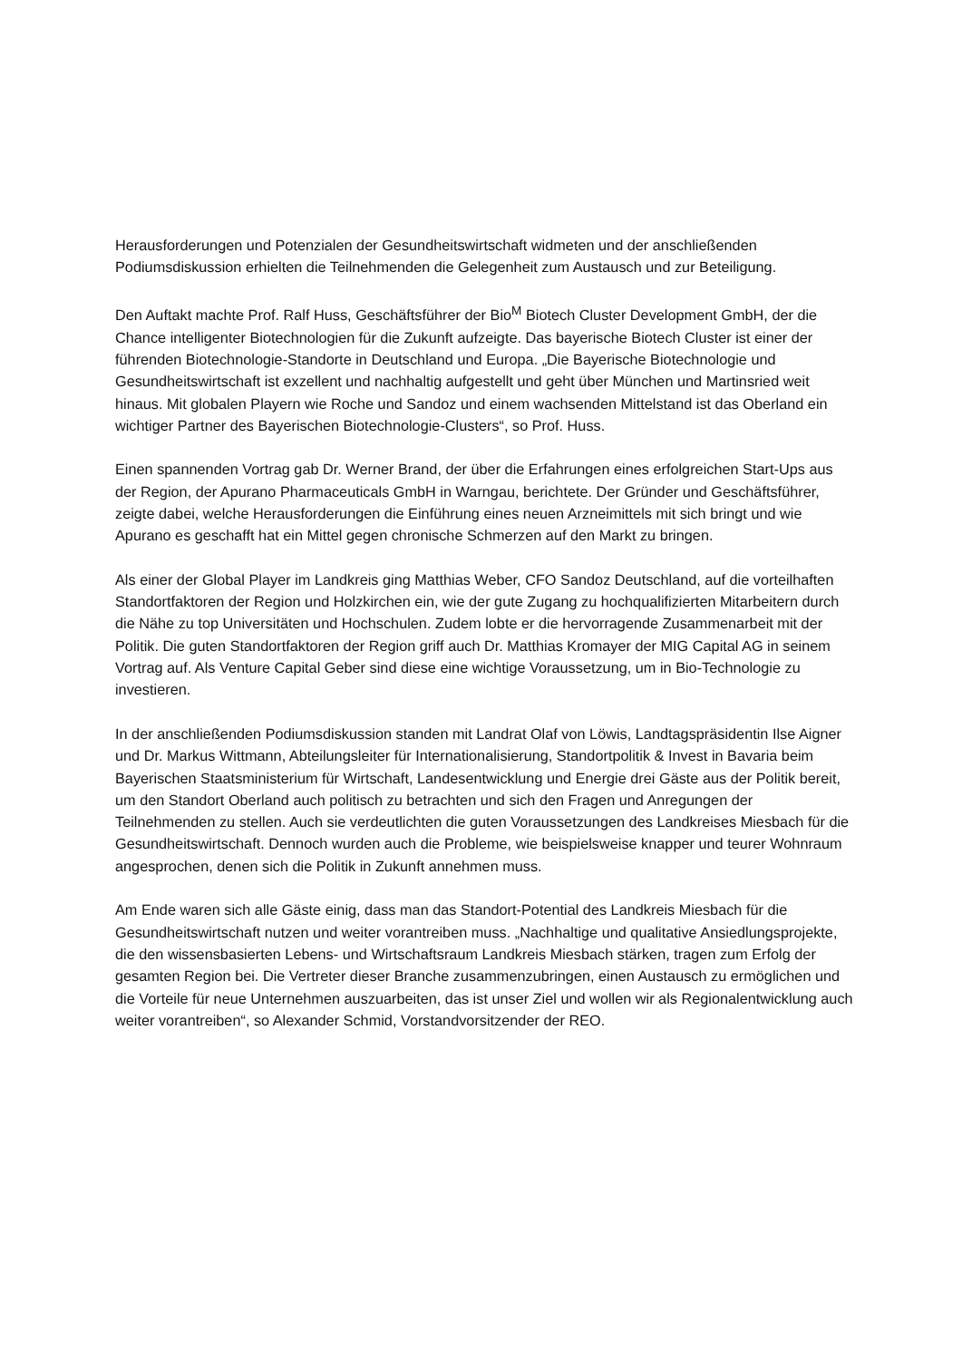Herausforderungen und Potenzialen der Gesundheitswirtschaft widmeten und der anschließenden Podiumsdiskussion erhielten die Teilnehmenden die Gelegenheit zum Austausch und zur Beteiligung.
Den Auftakt machte Prof. Ralf Huss, Geschäftsführer der Bio<sup>M</sup> Biotech Cluster Development GmbH, der die Chance intelligenter Biotechnologien für die Zukunft aufzeigte. Das bayerische Biotech Cluster ist einer der führenden Biotechnologie-Standorte in Deutschland und Europa. „Die Bayerische Biotechnologie und Gesundheitswirtschaft ist exzellent und nachhaltig aufgestellt und geht über München und Martinsried weit hinaus. Mit globalen Playern wie Roche und Sandoz und einem wachsenden Mittelstand ist das Oberland ein wichtiger Partner des Bayerischen Biotechnologie-Clusters“, so Prof. Huss.
Einen spannenden Vortrag gab Dr. Werner Brand, der über die Erfahrungen eines erfolgreichen Start-Ups aus der Region, der Apurano Pharmaceuticals GmbH in Warngau, berichtete. Der Gründer und Geschäftsführer, zeigte dabei, welche Herausforderungen die Einführung eines neuen Arzneimittels mit sich bringt und wie Apurano es geschafft hat ein Mittel gegen chronische Schmerzen auf den Markt zu bringen.
Als einer der Global Player im Landkreis ging Matthias Weber, CFO Sandoz Deutschland, auf die vorteilhaften Standortfaktoren der Region und Holzkirchen ein, wie der gute Zugang zu hochqualifizierten Mitarbeitern durch die Nähe zu top Universitäten und Hochschulen. Zudem lobte er die hervorragende Zusammenarbeit mit der Politik. Die guten Standortfaktoren der Region griff auch Dr. Matthias Kromayer der MIG Capital AG in seinem Vortrag auf. Als Venture Capital Geber sind diese eine wichtige Voraussetzung, um in Bio-Technologie zu investieren.
In der anschließenden Podiumsdiskussion standen mit Landrat Olaf von Löwis, Landtagspräsidentin Ilse Aigner und Dr. Markus Wittmann, Abteilungsleiter für Internationalisierung, Standortpolitik & Invest in Bavaria beim Bayerischen Staatsministerium für Wirtschaft, Landesentwicklung und Energie drei Gäste aus der Politik bereit, um den Standort Oberland auch politisch zu betrachten und sich den Fragen und Anregungen der Teilnehmenden zu stellen. Auch sie verdeutlichten die guten Voraussetzungen des Landkreises Miesbach für die Gesundheitswirtschaft. Dennoch wurden auch die Probleme, wie beispielsweise knapper und teurer Wohnraum angesprochen, denen sich die Politik in Zukunft annehmen muss.
Am Ende waren sich alle Gäste einig, dass man das Standort-Potential des Landkreis Miesbach für die Gesundheitswirtschaft nutzen und weiter vorantreiben muss. „Nachhaltige und qualitative Ansiedlungsprojekte, die den wissensbasierten Lebens- und Wirtschaftsraum Landkreis Miesbach stärken, tragen zum Erfolg der gesamten Region bei. Die Vertreter dieser Branche zusammenzubringen, einen Austausch zu ermöglichen und die Vorteile für neue Unternehmen auszuarbeiten, das ist unser Ziel und wollen wir als Regionalentwicklung auch weiter vorantreiben“, so Alexander Schmid, Vorstandvorsitzender der REO.